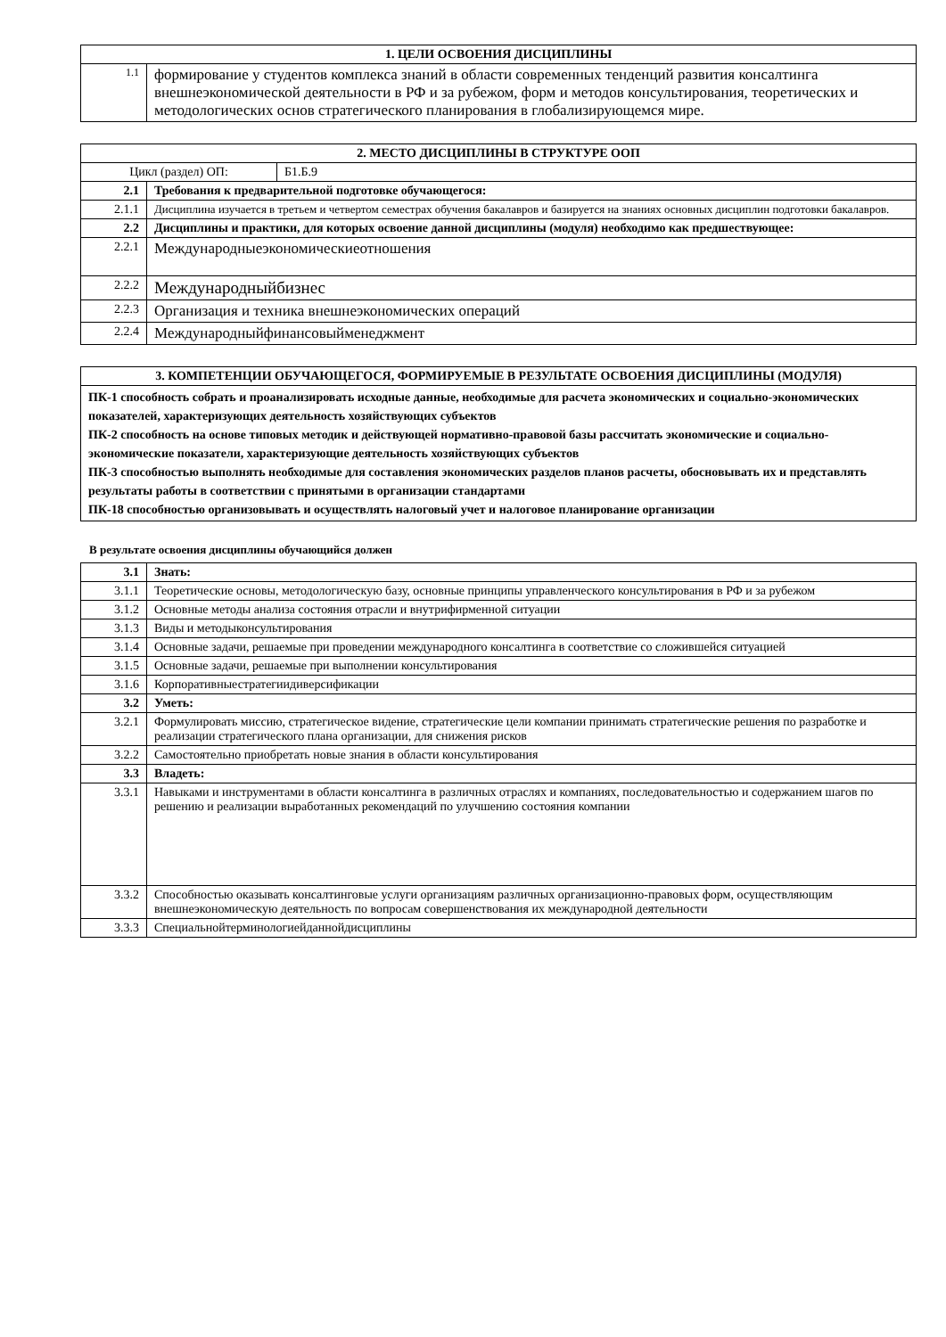| 1. ЦЕЛИ ОСВОЕНИЯ ДИСЦИПЛИНЫ | |
| --- | --- |
| 1.1 | формирование у студентов комплекса знаний в области современных тенденций развития консалтинга внешнеэкономической деятельности в РФ и за рубежом, форм и методов консультирования, теоретических и методологических основ стратегического планирования в глобализирующемся мире. |
| 2. МЕСТО ДИСЦИПЛИНЫ В СТРУКТУРЕ ООП | | |
| --- | --- | --- |
| Цикл (раздел) ОП: | | Б1.Б.9 |
| 2.1 | Требования к предварительной подготовке обучающегося: | |
| 2.1.1 | Дисциплина изучается в третьем и четвертом семестрах обучения бакалавров и базируется на знаниях основных дисциплин подготовки бакалавров. | |
| 2.2 | Дисциплины и практики, для которых освоение данной дисциплины (модуля) необходимо как предшествующее: | |
| 2.2.1 | Международныеэкономическиеотношения | |
| 2.2.2 | Международныйбизнес | |
| 2.2.3 | Организация и техника внешнеэкономических операций | |
| 2.2.4 | Международныйфинансовыйменеджмент | |
| 3. КОМПЕТЕНЦИИ ОБУЧАЮЩЕГОСЯ, ФОРМИРУЕМЫЕ В РЕЗУЛЬТАТЕ ОСВОЕНИЯ ДИСЦИПЛИНЫ (МОДУЛЯ) |
| --- |
| ПК-1 способность собрать и проанализировать исходные данные, необходимые для расчета экономических и социально-экономических показателей, характеризующих деятельность хозяйствующих субъектов ПК-2 способность на основе типовых методик и действующей нормативно-правовой базы рассчитать экономические и социально-экономические показатели, характеризующие деятельность хозяйствующих субъектов ПК-3 способностью выполнять необходимые для составления экономических разделов планов расчеты, обосновывать их и представлять результаты работы в соответствии с принятыми в организации стандартами ПК-18 способностью организовывать и осуществлять налоговый учет и налоговое планирование организации |
В результате освоения дисциплины обучающийся должен
| 3.1 | Знать: |
| 3.1.1 | Теоретические основы, методологическую базу, основные принципы управленческого консультирования в РФ и за рубежом |
| 3.1.2 | Основные методы анализа состояния отрасли и внутрифирменной ситуации |
| 3.1.3 | Виды и методыконсультирования |
| 3.1.4 | Основные задачи, решаемые при проведении международного консалтинга в соответствие со сложившейся ситуацией |
| 3.1.5 | Основные задачи, решаемые при выполнении консультирования |
| 3.1.6 | Корпоративныестратегиидиверсификации |
| 3.2 | Уметь: |
| 3.2.1 | Формулировать миссию, стратегическое видение, стратегические цели компании принимать стратегические решения по разработке и реализации стратегического плана организации, для снижения рисков |
| 3.2.2 | Самостоятельно приобретать новые знания в области консультирования |
| 3.3 | Владеть: |
| 3.3.1 | Навыками и инструментами в области консалтинга в различных отраслях и компаниях, последовательностью и содержанием шагов по решению и реализации выработанных рекомендаций по улучшению состояния компании |
| 3.3.2 | Способностью оказывать консалтинговые услуги организациям различных организационно-правовых форм, осуществляющим внешнеэкономическую деятельность по вопросам совершенствования их международной деятельности |
| 3.3.3 | Специальнойтерминологиейданнойдисциплины |